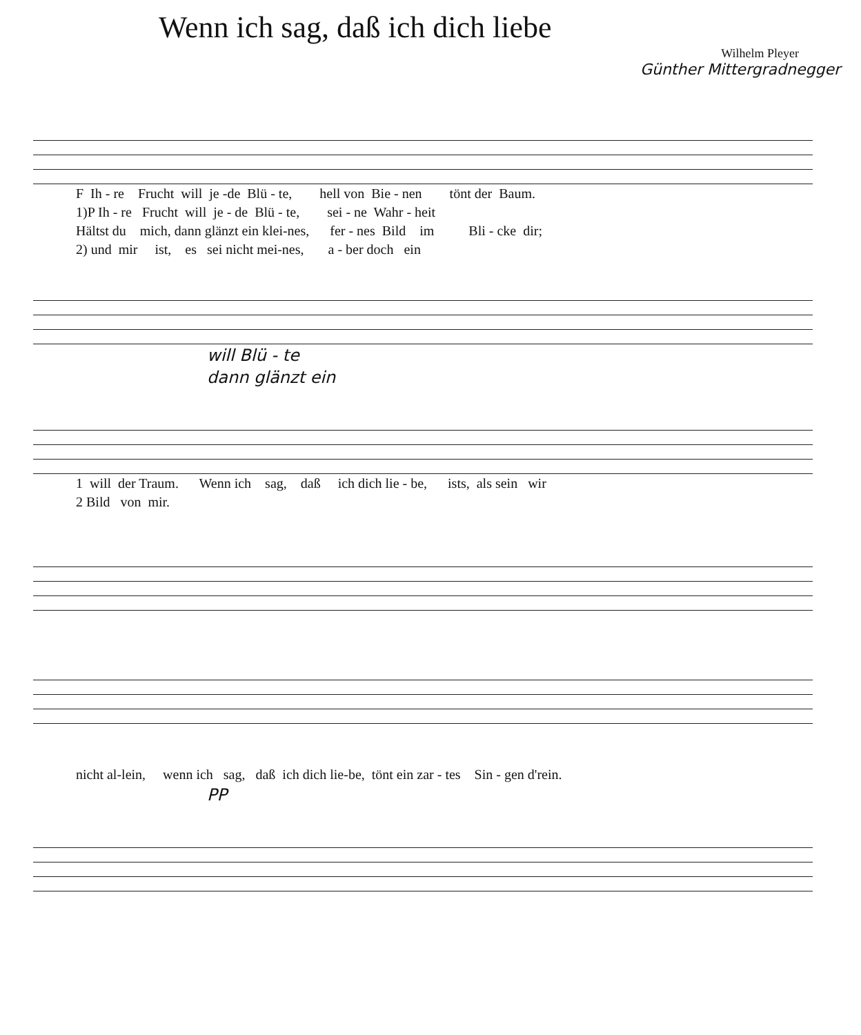Wenn ich sag, daß ich dich liebe
Wilhelm Pleyer
Günther Mittergradnegger
F Ih - re Frucht will je -de Blü - te, hell von Bie - nen tönt der Baum. 1)P Ih - re Frucht will je - de Blü - te, sei - ne Wahr - heit Hältst du mich, dann glänzt ein klei-nes, fer - nes Bild im Bli - cke dir; 2) und mir ist, es sei nicht mei-nes, a - ber doch ein
will Blü - te
dann glänzt ein
1 will der Traum. Wenn ich sag, daß ich dich lie - be, ists, als sein wir 2 Bild von mir.
nicht al-lein, wenn ich sag, daß ich dich lie-be, tönt ein zar - tes Sin - gen d'rein.
PP